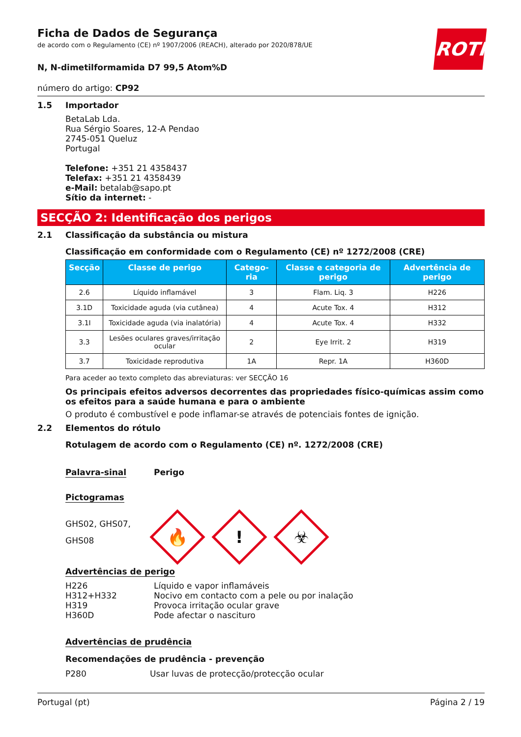ROTH
Ficha de Dados de Segurança
de acordo com o Regulamento (CE) nº 1907/2006 (REACH), alterado por 2020/878/UE
N, N-dimetilformamida D7 99,5 Atom%D
número do artigo: CP92
1.5 Importador
BetaLab Lda.
Rua Sérgio Soares, 12-A Pendao
2745-051 Queluz
Portugal
Telefone: +351 21 4358437
Telefax: +351 21 4358439
e-Mail: betalab@sapo.pt
Sítio da internet: -
SECÇÃO 2: Identificação dos perigos
2.1 Classificação da substância ou mistura
Classificação em conformidade com o Regulamento (CE) nº 1272/2008 (CRE)
| Secção | Classe de perigo | Catego-ria | Classe e categoria de perigo | Advertência de perigo |
| --- | --- | --- | --- | --- |
| 2.6 | Líquido inflamável | 3 | Flam. Liq. 3 | H226 |
| 3.1D | Toxicidade aguda (via cutânea) | 4 | Acute Tox. 4 | H312 |
| 3.1I | Toxicidade aguda (via inalatória) | 4 | Acute Tox. 4 | H332 |
| 3.3 | Lesões oculares graves/irritação ocular | 2 | Eye Irrit. 2 | H319 |
| 3.7 | Toxicidade reprodutiva | 1A | Repr. 1A | H360D |
Para aceder ao texto completo das abreviaturas: ver SECÇÃO 16
Os principais efeitos adversos decorrentes das propriedades físico-químicas assim como os efeitos para a saúde humana e para o ambiente
O produto é combustível e pode inflamar-se através de potenciais fontes de ignição.
2.2 Elementos do rótulo
Rotulagem de acordo com o Regulamento (CE) nº. 1272/2008 (CRE)
Palavra-sinal Perigo
Pictogramas
GHS02, GHS07, GHS08
🔥
!
☣
Advertências de perigo
| H226 | Líquido e vapor inflamáveis |
| H312+H332 | Nocivo em contacto com a pele ou por inalação |
| H319 | Provoca irritação ocular grave |
| H360D | Pode afectar o nascituro |
Advertências de prudência
Recomendações de prudência - prevenção
P280 Usar luvas de protecção/protecção ocular
Portugal (pt) Página 2 / 19